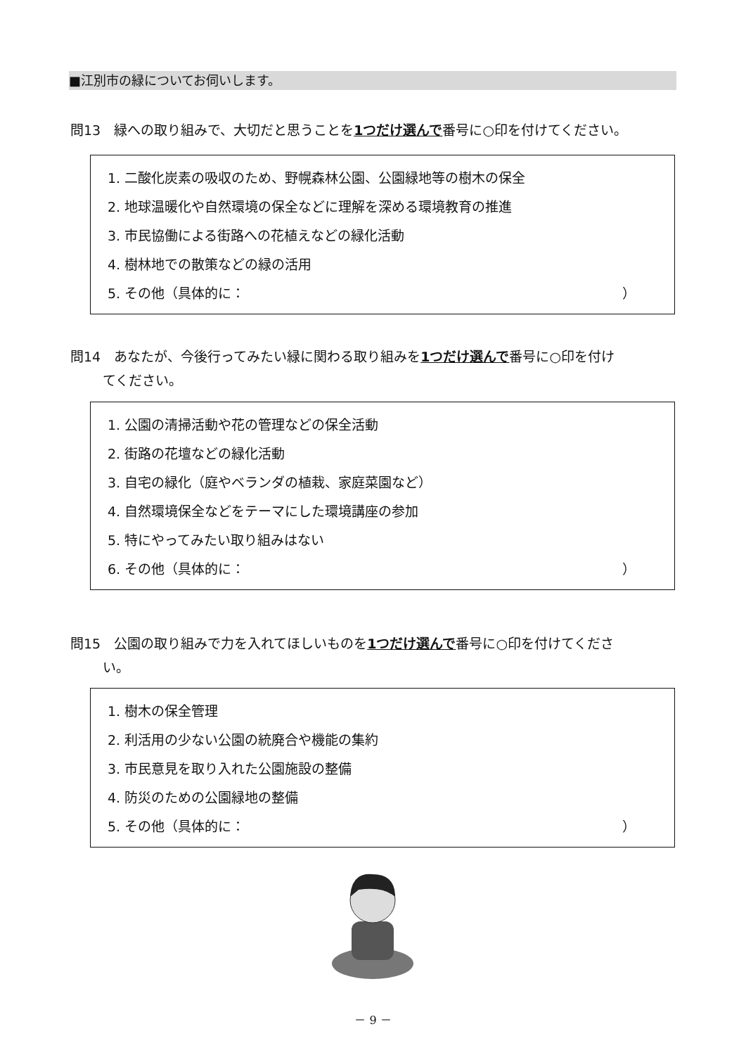■江別市の緑についてお伺いします。
問13　緑への取り組みで、大切だと思うことを1つだけ選んで番号に○印を付けてください。
1. 二酸化炭素の吸収のため、野幌森林公園、公園緑地等の樹木の保全
2. 地球温暖化や自然環境の保全などに理解を深める環境教育の推進
3. 市民協働による街路への花植えなどの緑化活動
4. 樹林地での散策などの緑の活用
5. その他（具体的に： ）
問14　あなたが、今後行ってみたい緑に関わる取り組みを1つだけ選んで番号に○印を付け
てください。
1. 公園の清掃活動や花の管理などの保全活動
2. 街路の花壇などの緑化活動
3. 自宅の緑化（庭やベランダの植栽、家庭菜園など）
4. 自然環境保全などをテーマにした環境講座の参加
5. 特にやってみたい取り組みはない
6. その他（具体的に： ）
問15　公園の取り組みで力を入れてほしいものを1つだけ選んで番号に○印を付けてくださ
い。
1. 樹木の保全管理
2. 利活用の少ない公園の統廃合や機能の集約
3. 市民意見を取り入れた公園施設の整備
4. 防災のための公園緑地の整備
5. その他（具体的に： ）
－ 9 －